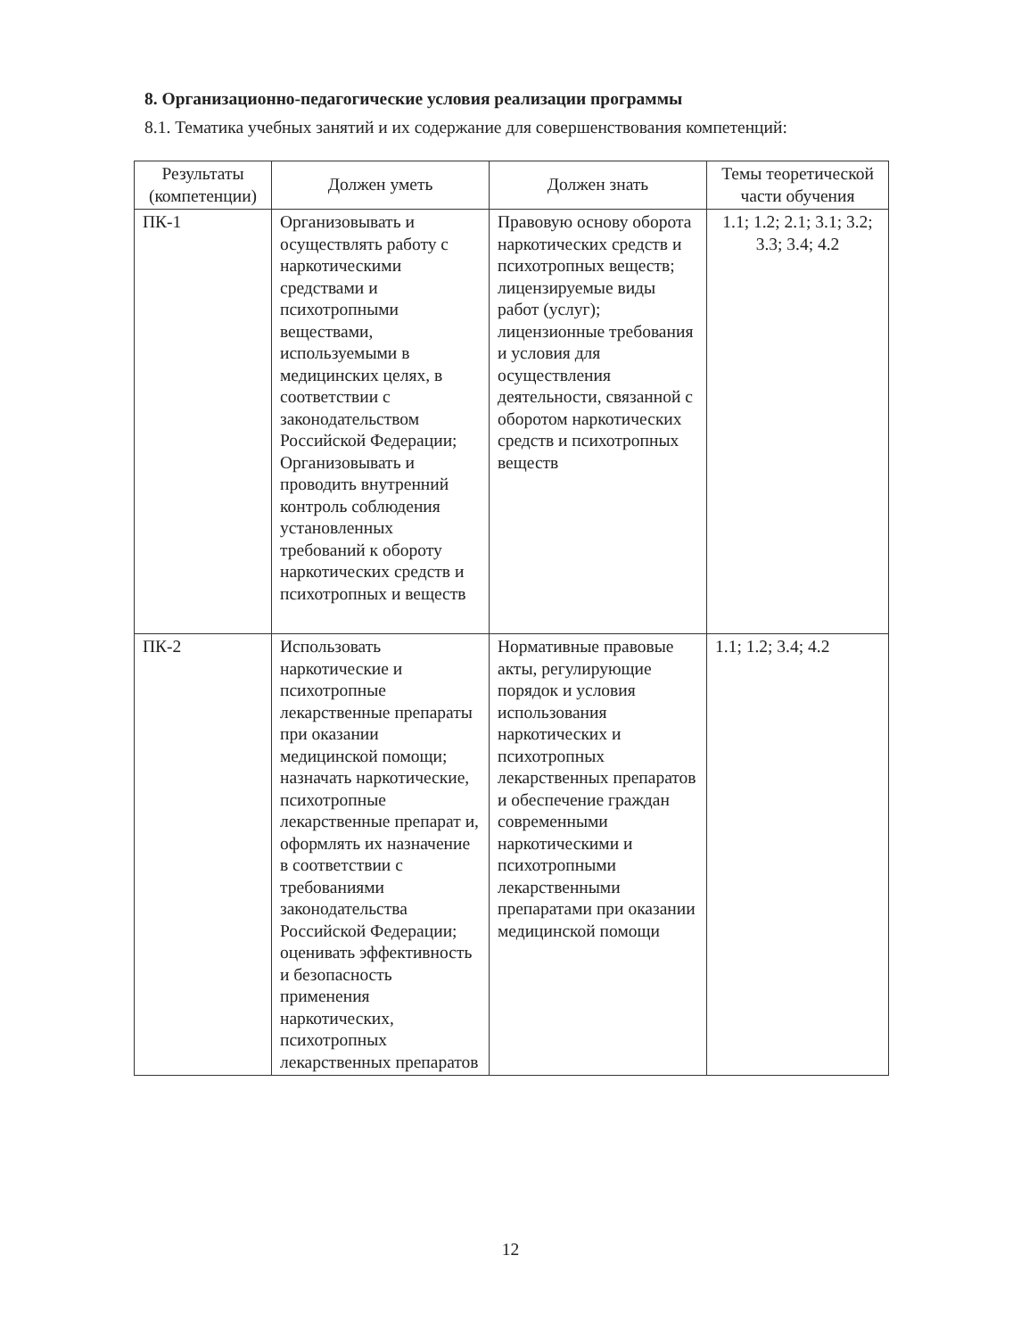8. Организационно-педагогические условия реализации программы
8.1. Тематика учебных занятий и их содержание для совершенствования компетенций:
| Результаты (компетенции) | Должен уметь | Должен знать | Темы теоретической части обучения |
| --- | --- | --- | --- |
| ПК-1 | Организовывать и осуществлять работу с наркотическими средствами и психотропными веществами, используемыми в медицинских целях, в соответствии с законодательством Российской Федерации; Организовывать и проводить внутренний контроль соблюдения установленных требований к обороту наркотических средств и психотропных и веществ | Правовую основу оборота наркотических средств и психотропных веществ; лицензируемые виды работ (услуг); лицензионные требования и условия для осуществления деятельности, связанной с оборотом наркотических средств и психотропных веществ | 1.1; 1.2; 2.1; 3.1; 3.2; 3.3; 3.4; 4.2 |
| ПК-2 | Использовать наркотические и психотропные лекарственные препараты при оказании медицинской помощи; назначать наркотические, психотропные лекарственные препарат и, оформлять их назначение в соответствии с требованиями законодательства Российской Федерации; оценивать эффективность и безопасность применения наркотических, психотропных лекарственных препаратов | Нормативные правовые акты, регулирующие порядок и условия использования наркотических и психотропных лекарственных препаратов и обеспечение граждан современными наркотическими и психотропными лекарственными препаратами при оказании медицинской помощи | 1.1; 1.2; 3.4; 4.2 |
12